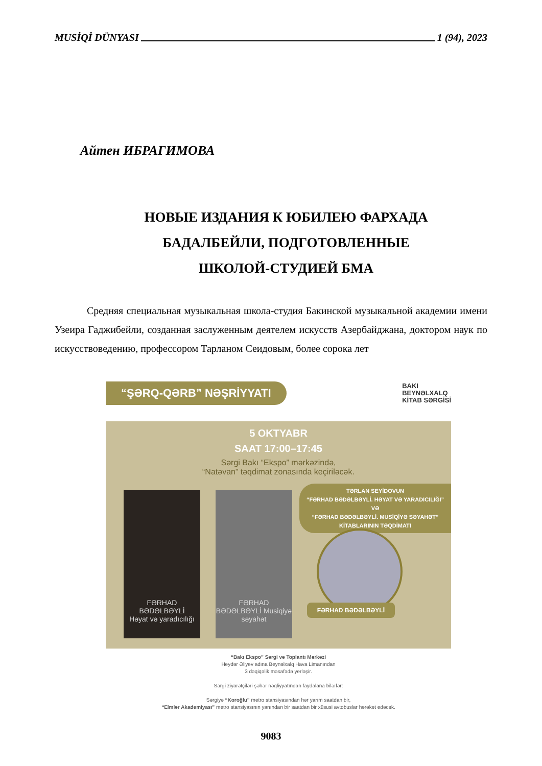MUSİQİ DÜNYASI 1 (94), 2023
Айтен ИБРАГИМОВА
НОВЫЕ ИЗДАНИЯ К ЮБИЛЕЮ ФАРХАДА
БАДАЛБЕЙЛИ, ПОДГОТОВЛЕННЫЕ
ШКОЛОЙ-СТУДИЕЙ БМА
Средняя специальная музыкальная школа-студия Бакинской музыкальной академии имени Узеира Гаджибейли, созданная заслуженным деятелем искусств Азербайджана, доктором наук по искусствоведению, профессором Тарланом Сеидовым, более сорока лет
“ŞƏRQ-QƏRB” NƏŞRİYYATI BAKI
BEYNƏLXALQ
KİTAB SƏRGİSİ
5 OKTYABR
SAAT 17:00–17:45
Sərgi Bakı “Ekspo” mərkəzində,
“Natəvan” təqdimat zonasında keçiriləcək.
FƏRHAD BƏDƏLBƏYLİ
Həyat və yaradıcılığı
FƏRHAD BƏDƏLBƏYLİ Musiqiyə səyahət
TƏRLAN SEYİDOVUN
“FƏRHAD BƏDƏLBƏYLİ. HƏYAT VƏ YARADICILIĞI” VƏ
“FƏRHAD BƏDƏLBƏYLİ. MUSİQİYƏ SƏYAHƏT”
KİTABLARININ TƏQDİMATI
FƏRHAD BƏDƏLBƏYLİ
“Bakı Ekspo” Sərgi və Toplantı Mərkəzi
Heydər Əliyev adına Beynəlxalq Hava Limanından
3 dəqiqəlik məsafədə yerləşir.
Sərgi ziyarətçiləri şəhər nəqliyyatından faydalana bilərlər:
Sərgiyə “Koroğlu” metro stansiyasından hər yarım saatdan bir,
“Elmlər Akademiyası” metro stansiyasının yanından bir saatdan bir xüsusi avtobuslar hərəkət edəcək.
9083